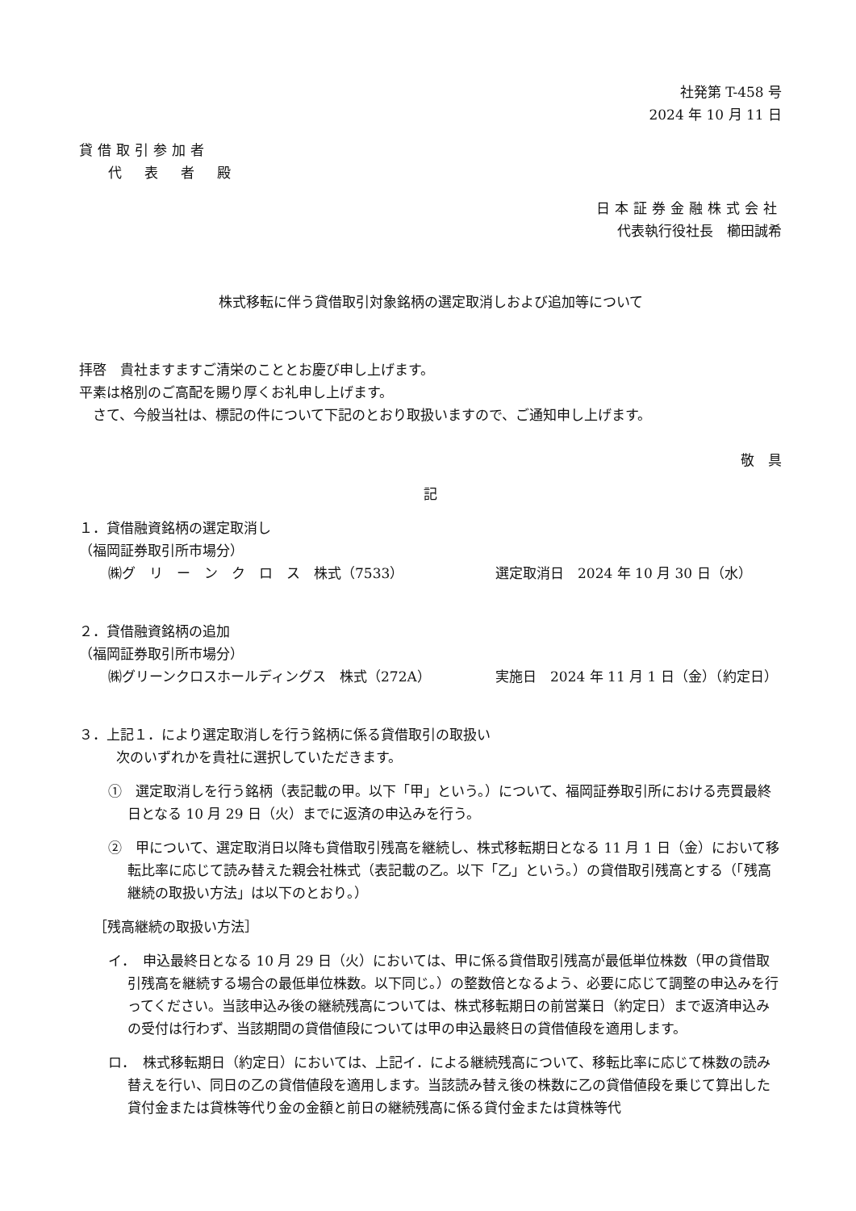社発第 T-458 号
2024 年 10 月 11 日
貸借取引参加者
代表者殿
日本証券金融株式会社
代表執行役社長　櫛田誠希
株式移転に伴う貸借取引対象銘柄の選定取消しおよび追加等について
拝啓　貴社ますますご清栄のこととお慶び申し上げます。
平素は格別のご高配を賜り厚くお礼申し上げます。
　さて、今般当社は、標記の件について下記のとおり取扱いますので、ご通知申し上げます。
敬　具
記
１．貸借融資銘柄の選定取消し
（福岡証券取引所市場分）
㈱グ　リ　ー　ン　ク　ロ　ス　株式（7533） 選定取消日　2024 年 10 月 30 日（水）
２．貸借融資銘柄の追加
（福岡証券取引所市場分）
㈱グリーンクロスホールディングス　株式（272A） 実施日　2024 年 11 月 1 日（金）（約定日）
３．上記１．により選定取消しを行う銘柄に係る貸借取引の取扱い
次のいずれかを貴社に選択していただきます。
①　選定取消しを行う銘柄（表記載の甲。以下「甲」という。）について、福岡証券取引所における売買最終日となる 10 月 29 日（火）までに返済の申込みを行う。
②　甲について、選定取消日以降も貸借取引残高を継続し、株式移転期日となる 11 月 1 日（金）において移転比率に応じて読み替えた親会社株式（表記載の乙。以下「乙」という。）の貸借取引残高とする（「残高継続の取扱い方法」は以下のとおり。）
［残高継続の取扱い方法］
イ．　申込最終日となる 10 月 29 日（火）においては、甲に係る貸借取引残高が最低単位株数（甲の貸借取引残高を継続する場合の最低単位株数。以下同じ。）の整数倍となるよう、必要に応じて調整の申込みを行ってください。当該申込み後の継続残高については、株式移転期日の前営業日（約定日）まで返済申込みの受付は行わず、当該期間の貸借値段については甲の申込最終日の貸借値段を適用します。
ロ．　株式移転期日（約定日）においては、上記イ．による継続残高について、移転比率に応じて株数の読み替えを行い、同日の乙の貸借値段を適用します。当該読み替え後の株数に乙の貸借値段を乗じて算出した貸付金または貸株等代り金の金額と前日の継続残高に係る貸付金または貸株等代